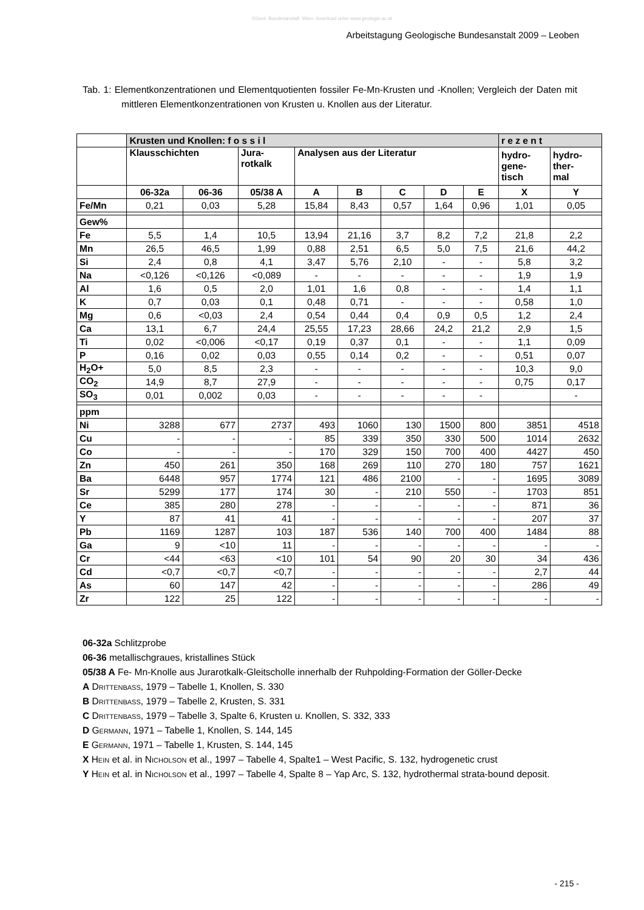©Geol. Bundesanstalt, Wien; download unter www.geologie.ac.at
Arbeitstagung Geologische Bundesanstalt 2009 – Leoben
Tab. 1: Elementkonzentrationen und Elementquotienten fossiler Fe-Mn-Krusten und -Knollen; Vergleich der Daten mit mittleren Elementkonzentrationen von Krusten u. Knollen aus der Literatur.
| | Krusten und Knollen: f o s s i l | | | | | | | | r e z e n t | |
| --- | --- | --- | --- | --- | --- | --- | --- | --- | --- | --- |
| | Klausschichten | | Jura- rotkalk | Analysen aus der Literatur | | | | | hydro- gene- tisch | hydro- ther- mal |
| | 06-32a | 06-36 | 05/38 A | A | B | C | D | E | X | Y |
| Fe/Mn | 0,21 | 0,03 | 5,28 | 15,84 | 8,43 | 0,57 | 1,64 | 0,96 | 1,01 | 0,05 |
| Gew% | | | | | | | | | | |
| Fe | 5,5 | 1,4 | 10,5 | 13,94 | 21,16 | 3,7 | 8,2 | 7,2 | 21,8 | 2,2 |
| Mn | 26,5 | 46,5 | 1,99 | 0,88 | 2,51 | 6,5 | 5,0 | 7,5 | 21,6 | 44,2 |
| Si | 2,4 | 0,8 | 4,1 | 3,47 | 5,76 | 2,10 | - | - | 5,8 | 3,2 |
| Na | <0,126 | <0,126 | <0,089 | - | - | - | - | - | 1,9 | 1,9 |
| Al | 1,6 | 0,5 | 2,0 | 1,01 | 1,6 | 0,8 | - | - | 1,4 | 1,1 |
| K | 0,7 | 0,03 | 0,1 | 0,48 | 0,71 | - | - | - | 0,58 | 1,0 |
| Mg | 0,6 | <0,03 | 2,4 | 0,54 | 0,44 | 0,4 | 0,9 | 0,5 | 1,2 | 2,4 |
| Ca | 13,1 | 6,7 | 24,4 | 25,55 | 17,23 | 28,66 | 24,2 | 21,2 | 2,9 | 1,5 |
| Ti | 0,02 | <0,006 | <0,17 | 0,19 | 0,37 | 0,1 | - | - | 1,1 | 0,09 |
| P | 0,16 | 0,02 | 0,03 | 0,55 | 0,14 | 0,2 | - | - | 0,51 | 0,07 |
| H<sub>2</sub>O+ | 5,0 | 8,5 | 2,3 | - | - | - | - | - | 10,3 | 9,0 |
| CO<sub>2</sub> | 14,9 | 8,7 | 27,9 | - | - | - | - | - | 0,75 | 0,17 |
| SO<sub>3</sub> | 0,01 | 0,002 | 0,03 | - | - | - | - | - | | - |
| ppm | | | | | | | | | | |
| Ni | 3288 | 677 | 2737 | 493 | 1060 | 130 | 1500 | 800 | 3851 | 4518 |
| Cu | - | - | - | 85 | 339 | 350 | 330 | 500 | 1014 | 2632 |
| Co | - | - | - | 170 | 329 | 150 | 700 | 400 | 4427 | 450 |
| Zn | 450 | 261 | 350 | 168 | 269 | 110 | 270 | 180 | 757 | 1621 |
| Ba | 6448 | 957 | 1774 | 121 | 486 | 2100 | - | - | 1695 | 3089 |
| Sr | 5299 | 177 | 174 | 30 | - | 210 | 550 | - | 1703 | 851 |
| Ce | 385 | 280 | 278 | - | - | - | - | - | 871 | 36 |
| Y | 87 | 41 | 41 | - | - | - | - | - | 207 | 37 |
| Pb | 1169 | 1287 | 103 | 187 | 536 | 140 | 700 | 400 | 1484 | 88 |
| Ga | 9 | <10 | 11 | - | - | - | - | - | - | - |
| Cr | <44 | <63 | <10 | 101 | 54 | 90 | 20 | 30 | 34 | 436 |
| Cd | <0,7 | <0,7 | <0,7 | - | - | - | - | - | 2,7 | 44 |
| As | 60 | 147 | 42 | - | - | - | - | - | 286 | 49 |
| Zr | 122 | 25 | 122 | - | - | - | - | - | - | - |
06-32a Schlitzprobe
06-36 metallischgraues, kristallines Stück
05/38 A Fe- Mn-Knolle aus Jurarotkalk-Gleitscholle innerhalb der Ruhpolding-Formation der Göller-Decke
A Drittenbass, 1979 – Tabelle 1, Knollen, S. 330
B Drittenbass, 1979 – Tabelle 2, Krusten, S. 331
C Drittenbass, 1979 – Tabelle 3, Spalte 6, Krusten u. Knollen, S. 332, 333
D Germann, 1971 – Tabelle 1, Knollen, S. 144, 145
E Germann, 1971 – Tabelle 1, Krusten, S. 144, 145
X Hein et al. in Nicholson et al., 1997 – Tabelle 4, Spalte1 – West Pacific, S. 132, hydrogenetic crust
Y Hein et al. in Nicholson et al., 1997 – Tabelle 4, Spalte 8 – Yap Arc, S. 132, hydrothermal strata-bound deposit.
- 215 -